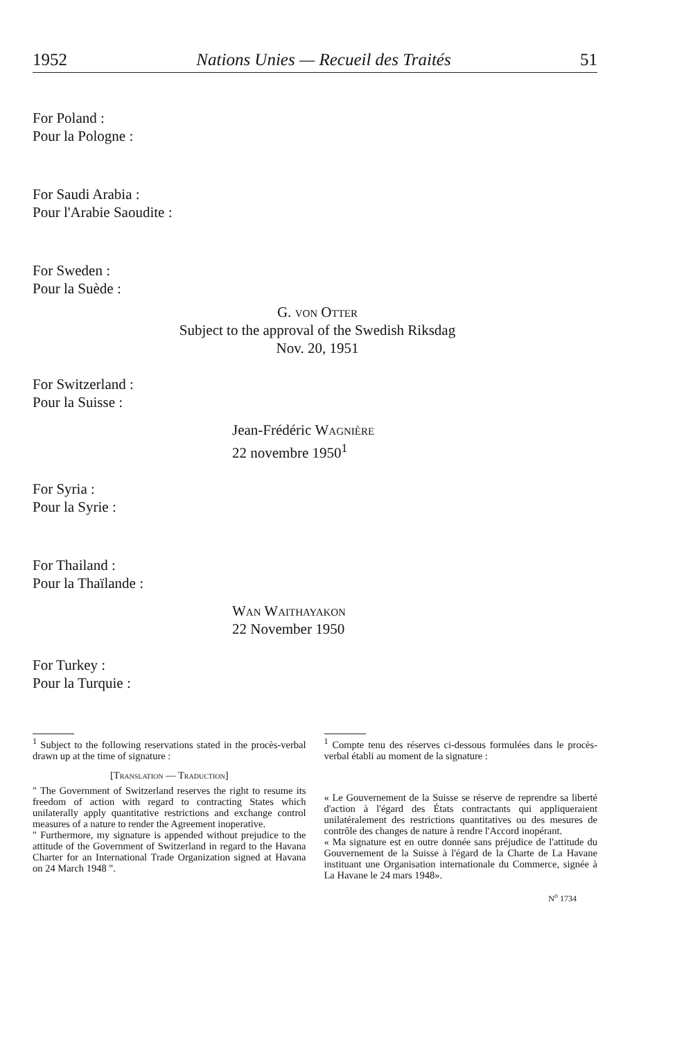1952 Nations Unies — Recueil des Traités 51
For Poland :
Pour la Pologne :
For Saudi Arabia :
Pour l'Arabie Saoudite :
For Sweden :
Pour la Suède :
G. von Otter
Subject to the approval of the Swedish Riksdag
Nov. 20, 1951
For Switzerland :
Pour la Suisse :
Jean-Frédéric Wagnière
22 novembre 1950<sup>1</sup>
For Syria :
Pour la Syrie :
For Thailand :
Pour la Thaïlande :
Wan Waithayakon
22 November 1950
For Turkey :
Pour la Turquie :
<sup>1</sup> Subject to the following reservations stated in the procès-verbal drawn up at the time of signature :
[Translation — Traduction]
" The Government of Switzerland reserves the right to resume its freedom of action with regard to contracting States which unilaterally apply quantitative restrictions and exchange control measures of a nature to render the Agreement inoperative.
" Furthermore, my signature is appended without prejudice to the attitude of the Government of Switzerland in regard to the Havana Charter for an International Trade Organization signed at Havana on 24 March 1948 ".
<sup>1</sup> Compte tenu des réserves ci-dessous formulées dans le procès-verbal établi au moment de la signature :
« Le Gouvernement de la Suisse se réserve de reprendre sa liberté d'action à l'égard des États contractants qui appliqueraient unilatéralement des restrictions quantitatives ou des mesures de contrôle des changes de nature à rendre l'Accord inopérant.
« Ma signature est en outre donnée sans préjudice de l'attitude du Gouvernement de la Suisse à l'égard de la Charte de La Havane instituant une Organisation internationale du Commerce, signée à La Havane le 24 mars 1948».
N<sup>o</sup> 1734